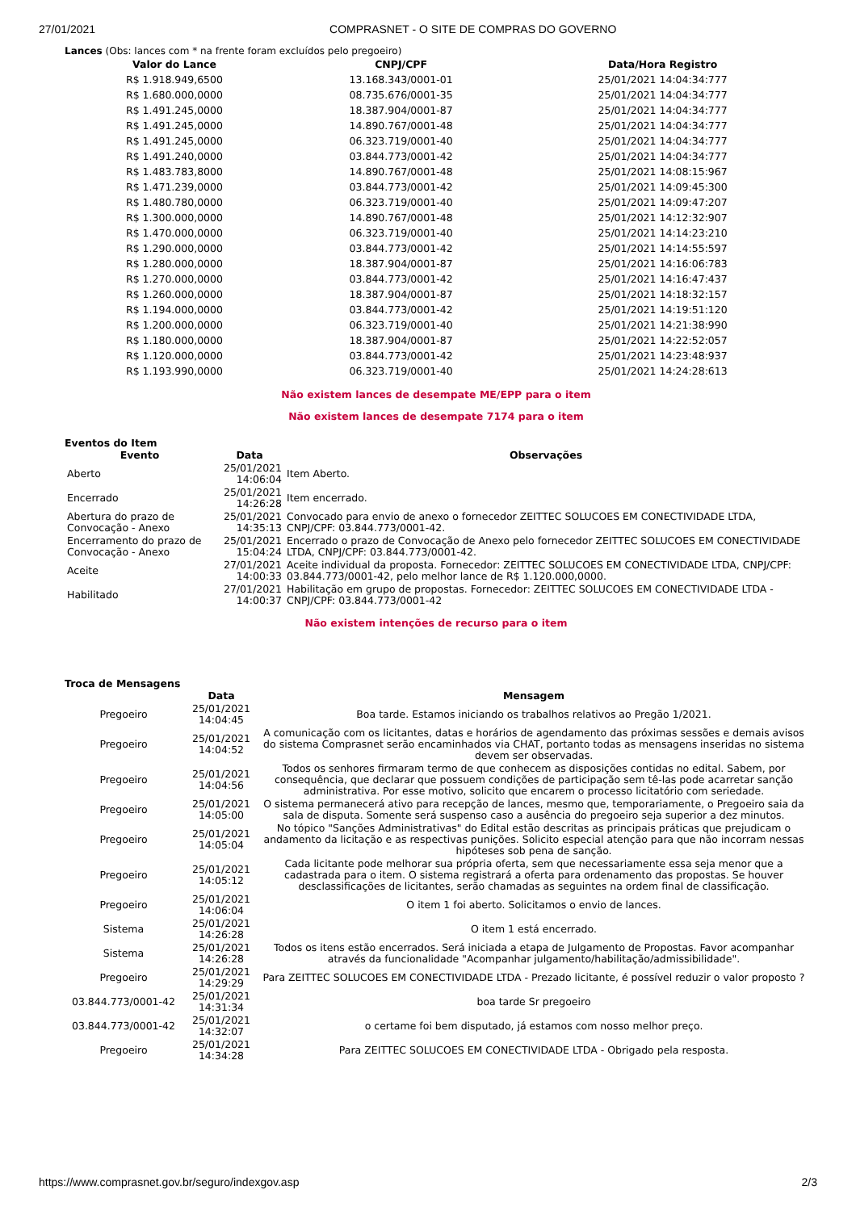27/01/2021 COMPRASNET - O SITE DE COMPRAS DO GOVERNO
Lances (Obs: lances com * na frente foram excluídos pelo pregoeiro)
| Valor do Lance | CNPJ/CPF | Data/Hora Registro |
| --- | --- | --- |
| R$ 1.918.949,6500 | 13.168.343/0001-01 | 25/01/2021 14:04:34:777 |
| R$ 1.680.000,0000 | 08.735.676/0001-35 | 25/01/2021 14:04:34:777 |
| R$ 1.491.245,0000 | 18.387.904/0001-87 | 25/01/2021 14:04:34:777 |
| R$ 1.491.245,0000 | 14.890.767/0001-48 | 25/01/2021 14:04:34:777 |
| R$ 1.491.245,0000 | 06.323.719/0001-40 | 25/01/2021 14:04:34:777 |
| R$ 1.491.240,0000 | 03.844.773/0001-42 | 25/01/2021 14:04:34:777 |
| R$ 1.483.783,8000 | 14.890.767/0001-48 | 25/01/2021 14:08:15:967 |
| R$ 1.471.239,0000 | 03.844.773/0001-42 | 25/01/2021 14:09:45:300 |
| R$ 1.480.780,0000 | 06.323.719/0001-40 | 25/01/2021 14:09:47:207 |
| R$ 1.300.000,0000 | 14.890.767/0001-48 | 25/01/2021 14:12:32:907 |
| R$ 1.470.000,0000 | 06.323.719/0001-40 | 25/01/2021 14:14:23:210 |
| R$ 1.290.000,0000 | 03.844.773/0001-42 | 25/01/2021 14:14:55:597 |
| R$ 1.280.000,0000 | 18.387.904/0001-87 | 25/01/2021 14:16:06:783 |
| R$ 1.270.000,0000 | 03.844.773/0001-42 | 25/01/2021 14:16:47:437 |
| R$ 1.260.000,0000 | 18.387.904/0001-87 | 25/01/2021 14:18:32:157 |
| R$ 1.194.000,0000 | 03.844.773/0001-42 | 25/01/2021 14:19:51:120 |
| R$ 1.200.000,0000 | 06.323.719/0001-40 | 25/01/2021 14:21:38:990 |
| R$ 1.180.000,0000 | 18.387.904/0001-87 | 25/01/2021 14:22:52:057 |
| R$ 1.120.000,0000 | 03.844.773/0001-42 | 25/01/2021 14:23:48:937 |
| R$ 1.193.990,0000 | 06.323.719/0001-40 | 25/01/2021 14:24:28:613 |
Não existem lances de desempate ME/EPP para o item
Não existem lances de desempate 7174 para o item
Eventos do Item
| Evento | Data | Observações |
| --- | --- | --- |
| Aberto | 25/01/2021 14:06:04 | Item Aberto. |
| Encerrado | 25/01/2021 14:26:28 | Item encerrado. |
| Abertura do prazo de Convocação - Anexo | 25/01/2021 14:35:13 | Convocado para envio de anexo o fornecedor ZEITTEC SOLUCOES EM CONECTIVIDADE LTDA, CNPJ/CPF: 03.844.773/0001-42. |
| Encerramento do prazo de Convocação - Anexo | 25/01/2021 15:04:24 | Encerrado o prazo de Convocação de Anexo pelo fornecedor ZEITTEC SOLUCOES EM CONECTIVIDADE LTDA, CNPJ/CPF: 03.844.773/0001-42. |
| Aceite | 27/01/2021 14:00:33 | Aceite individual da proposta. Fornecedor: ZEITTEC SOLUCOES EM CONECTIVIDADE LTDA, CNPJ/CPF: 03.844.773/0001-42, pelo melhor lance de R$ 1.120.000,0000. |
| Habilitado | 27/01/2021 14:00:37 | Habilitação em grupo de propostas. Fornecedor: ZEITTEC SOLUCOES EM CONECTIVIDADE LTDA - CNPJ/CPF: 03.844.773/0001-42 |
Não existem intenções de recurso para o item
Troca de Mensagens
| | Data | Mensagem |
| --- | --- | --- |
| Pregoeiro | 25/01/2021 14:04:45 | Boa tarde. Estamos iniciando os trabalhos relativos ao Pregão 1/2021. |
| Pregoeiro | 25/01/2021 14:04:52 | A comunicação com os licitantes, datas e horários de agendamento das próximas sessões e demais avisos do sistema Comprasnet serão encaminhados via CHAT, portanto todas as mensagens inseridas no sistema devem ser observadas. |
| Pregoeiro | 25/01/2021 14:04:56 | Todos os senhores firmaram termo de que conhecem as disposições contidas no edital. Sabem, por consequência, que declarar que possuem condições de participação sem tê-las pode acarretar sanção administrativa. Por esse motivo, solicito que encarem o processo licitatório com seriedade. |
| Pregoeiro | 25/01/2021 14:05:00 | O sistema permanecerá ativo para recepção de lances, mesmo que, temporariamente, o Pregoeiro saia da sala de disputa. Somente será suspenso caso a ausência do pregoeiro seja superior a dez minutos. |
| Pregoeiro | 25/01/2021 14:05:04 | No tópico "Sanções Administrativas" do Edital estão descritas as principais práticas que prejudicam o andamento da licitação e as respectivas punições. Solicito especial atenção para que não incorram nessas hipóteses sob pena de sanção. |
| Pregoeiro | 25/01/2021 14:05:12 | Cada licitante pode melhorar sua própria oferta, sem que necessariamente essa seja menor que a cadastrada para o item. O sistema registrará a oferta para ordenamento das propostas. Se houver desclassificações de licitantes, serão chamadas as seguintes na ordem final de classificação. |
| Pregoeiro | 25/01/2021 14:06:04 | O item 1 foi aberto. Solicitamos o envio de lances. |
| Sistema | 25/01/2021 14:26:28 | O item 1 está encerrado. |
| Sistema | 25/01/2021 14:26:28 | Todos os itens estão encerrados. Será iniciada a etapa de Julgamento de Propostas. Favor acompanhar através da funcionalidade "Acompanhar julgamento/habilitação/admissibilidade". |
| Pregoeiro | 25/01/2021 14:29:29 | Para ZEITTEC SOLUCOES EM CONECTIVIDADE LTDA - Prezado licitante, é possível reduzir o valor proposto ? |
| 03.844.773/0001-42 | 25/01/2021 14:31:34 | boa tarde Sr pregoeiro |
| 03.844.773/0001-42 | 25/01/2021 14:32:07 | o certame foi bem disputado, já estamos com nosso melhor preço. |
| Pregoeiro | 25/01/2021 14:34:28 | Para ZEITTEC SOLUCOES EM CONECTIVIDADE LTDA - Obrigado pela resposta. |
https://www.comprasnet.gov.br/seguro/indexgov.asp 2/3